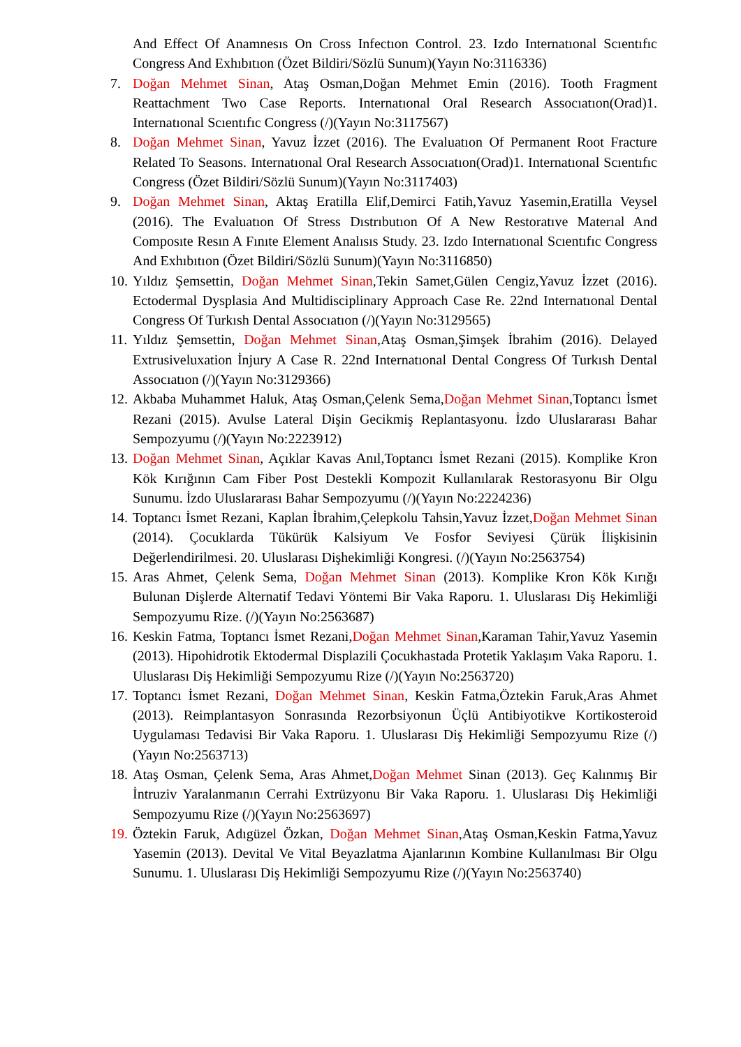And Effect Of Anamnesıs On Cross Infectıon Control. 23. Izdo Internatıonal Scıentıfıc Congress And Exhıbıtıon (Özet Bildiri/Sözlü Sunum)(Yayın No:3116336)
7. Doğan Mehmet Sinan, Ataş Osman,Doğan Mehmet Emin (2016). Tooth Fragment Reattachment Two Case Reports. Internatıonal Oral Research Assocıatıon(Orad)1. Internatıonal Scıentıfıc Congress (/)(Yayın No:3117567)
8. Doğan Mehmet Sinan, Yavuz İzzet (2016). The Evaluatıon Of Permanent Root Fracture Related To Seasons. Internatıonal Oral Research Assocıatıon(Orad)1. Internatıonal Scıentıfıc Congress (Özet Bildiri/Sözlü Sunum)(Yayın No:3117403)
9. Doğan Mehmet Sinan, Aktaş Eratilla Elif,Demirci Fatih,Yavuz Yasemin,Eratilla Veysel (2016). The Evaluatıon Of Stress Dıstrıbutıon Of A New Restoratıve Materıal And Composıte Resın A Fınıte Element Analısıs Study. 23. Izdo Internatıonal Scıentıfıc Congress And Exhıbıtıon (Özet Bildiri/Sözlü Sunum)(Yayın No:3116850)
10. Yıldız Şemsettin, Doğan Mehmet Sinan,Tekin Samet,Gülen Cengiz,Yavuz İzzet (2016). Ectodermal Dysplasia And Multidisciplinary Approach Case Re. 22nd Internatıonal Dental Congress Of Turkısh Dental Assocıatıon (/)(Yayın No:3129565)
11. Yıldız Şemsettin, Doğan Mehmet Sinan,Ataş Osman,Şimşek İbrahim (2016). Delayed Extrusiveluxation İnjury A Case R. 22nd Internatıonal Dental Congress Of Turkısh Dental Assocıatıon (/)(Yayın No:3129366)
12. Akbaba Muhammet Haluk, Ataş Osman,Çelenk Sema,Doğan Mehmet Sinan,Toptancı İsmet Rezani (2015). Avulse Lateral Dişin Gecikmiş Replantasyonu. İzdo Uluslararası Bahar Sempozyumu (/)(Yayın No:2223912)
13. Doğan Mehmet Sinan, Açıklar Kavas Anıl,Toptancı İsmet Rezani (2015). Komplike Kron Kök Kırığının Cam Fiber Post Destekli Kompozit Kullanılarak Restorasyonu Bir Olgu Sunumu. İzdo Uluslararası Bahar Sempozyumu (/)(Yayın No:2224236)
14. Toptancı İsmet Rezani, Kaplan İbrahim,Çelepkolu Tahsin,Yavuz İzzet,Doğan Mehmet Sinan (2014). Çocuklarda Tükürük Kalsiyum Ve Fosfor Seviyesi Çürük İlişkisinin Değerlendirilmesi. 20. Uluslarası Dişhekimliği Kongresi. (/)(Yayın No:2563754)
15. Aras Ahmet, Çelenk Sema, Doğan Mehmet Sinan (2013). Komplike Kron Kök Kırığı Bulunan Dişlerde Alternatif Tedavi Yöntemi Bir Vaka Raporu. 1. Uluslarası Diş Hekimliği Sempozyumu Rize. (/)(Yayın No:2563687)
16. Keskin Fatma, Toptancı İsmet Rezani,Doğan Mehmet Sinan,Karaman Tahir,Yavuz Yasemin (2013). Hipohidrotik Ektodermal Displazili Çocukhastada Protetik Yaklaşım Vaka Raporu. 1. Uluslarası Diş Hekimliği Sempozyumu Rize (/)(Yayın No:2563720)
17. Toptancı İsmet Rezani, Doğan Mehmet Sinan, Keskin Fatma,Öztekin Faruk,Aras Ahmet (2013). Reimplantasyon Sonrasında Rezorbsiyonun Üçlü Antibiyotikve Kortikosteroid Uygulaması Tedavisi Bir Vaka Raporu. 1. Uluslarası Diş Hekimliği Sempozyumu Rize (/)(Yayın No:2563713)
18. Ataş Osman, Çelenk Sema, Aras Ahmet,Doğan Mehmet Sinan (2013). Geç Kalınmış Bir İntruziv Yaralanmanın Cerrahi Extrüzyonu Bir Vaka Raporu. 1. Uluslarası Diş Hekimliği Sempozyumu Rize (/)(Yayın No:2563697)
19. Öztekin Faruk, Adıgüzel Özkan, Doğan Mehmet Sinan,Ataş Osman,Keskin Fatma,Yavuz Yasemin (2013). Devital Ve Vital Beyazlatma Ajanlarının Kombine Kullanılması Bir Olgu Sunumu. 1. Uluslarası Diş Hekimliği Sempozyumu Rize (/)(Yayın No:2563740)